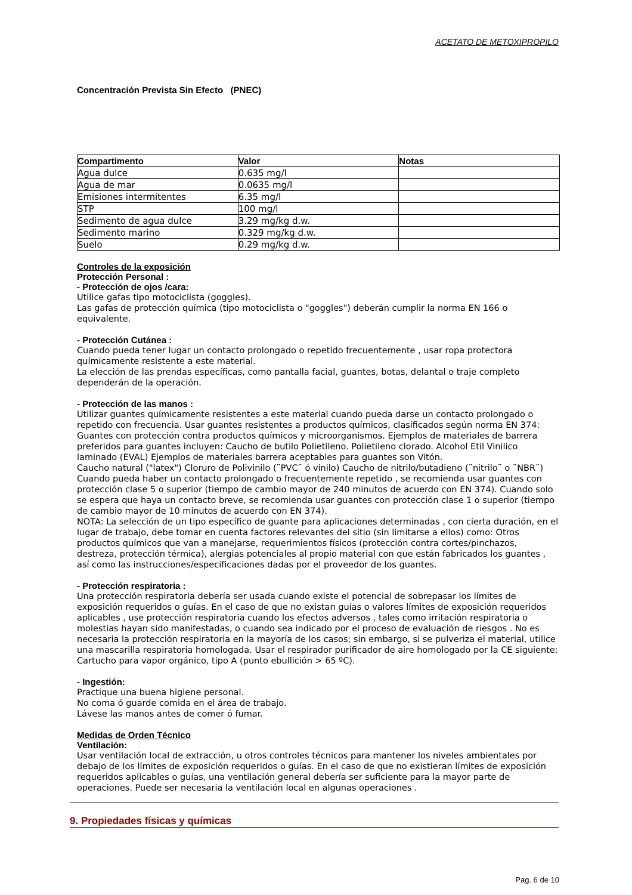ACETATO DE METOXIPROPILO
Concentración Prevista Sin Efecto (PNEC)
| Compartimento | Valor | Notas |
| --- | --- | --- |
| Agua dulce | 0.635 mg/l | |
| Agua de mar | 0.0635 mg/l | |
| Emisiones intermitentes | 6.35 mg/l | |
| STP | 100 mg/l | |
| Sedimento de agua dulce | 3.29 mg/kg d.w. | |
| Sedimento marino | 0.329 mg/kg d.w. | |
| Suelo | 0.29 mg/kg d.w. | |
Controles de la exposición
Protección Personal :
- Protección de ojos /cara:
Utilice gafas tipo motociclista (goggles).
Las gafas de protección química (tipo motociclista o "goggles") deberán cumplir la norma EN 166 o equivalente.
- Protección Cutánea :
Cuando pueda tener lugar un contacto prolongado o repetido frecuentemente , usar ropa protectora químicamente resistente a este material.
La elección de las prendas específicas, como pantalla facial, guantes, botas, delantal o traje completo dependerán de la operación.
- Protección de las manos :
Utilizar guantes químicamente resistentes a este material cuando pueda darse un contacto prolongado o repetido con frecuencia. Usar guantes resistentes a productos químicos, clasificados según norma EN 374: Guantes con protección contra productos químicos y microorganismos. Ejemplos de materiales de barrera preferidos para guantes incluyen: Caucho de butilo Polietileno. Polietileno clorado. Alcohol Etil Vinilico laminado (EVAL) Ejemplos de materiales barrera aceptables para guantes son Vitón.
Caucho natural ("latex") Cloruro de Polivinilo (¨PVC¨ ó vinilo) Caucho de nitrilo/butadieno (¨nitrilo¨ o ¨NBR¨) Cuando pueda haber un contacto prolongado o frecuentemente repetido , se recomienda usar guantes con protección clase 5 o superior (tiempo de cambio mayor de 240 minutos de acuerdo con EN 374). Cuando solo se espera que haya un contacto breve, se recomienda usar guantes con protección clase 1 o superior (tiempo de cambio mayor de 10 minutos de acuerdo con EN 374).
NOTA: La selección de un tipo específico de guante para aplicaciones determinadas , con cierta duración, en el lugar de trabajo, debe tomar en cuenta factores relevantes del sitio (sin limitarse a ellos) como: Otros productos químicos que van a manejarse, requerimientos físicos (protección contra cortes/pinchazos, destreza, protección térmica), alergias potenciales al propio material con que están fabricados los guantes , así como las instrucciones/especificaciones dadas por el proveedor de los guantes.
- Protección respiratoria :
Una protección respiratoria debería ser usada cuando existe el potencial de sobrepasar los límites de exposición requeridos o guías. En el caso de que no existan guías o valores límites de exposición requeridos aplicables , use protección respiratoria cuando los efectos adversos , tales como irritación respiratoria o molestias hayan sido manifestadas, o cuando sea indicado por el proceso de evaluación de riesgos . No es necesaria la protección respiratoria en la mayoría de los casos; sin embargo, si se pulveriza el material, utilice una mascarilla respiratoria homologada. Usar el respirador purificador de aire homologado por la CE siguiente: Cartucho para vapor orgánico, tipo A (punto ebullición > 65 ºC).
- Ingestión:
Practique una buena higiene personal.
No coma ó guarde comida en el área de trabajo.
Lávese las manos antes de comer ó fumar.
Medidas de Orden Técnico
Ventilación:
Usar ventilación local de extracción, u otros controles técnicos para mantener los niveles ambientales por debajo de los límites de exposición requeridos o guías. En el caso de que no existieran límites de exposición requeridos aplicables o guías, una ventilación general debería ser suficiente para la mayor parte de operaciones. Puede ser necesaria la ventilación local en algunas operaciones .
9. Propiedades físicas y químicas
Pag. 6 de 10